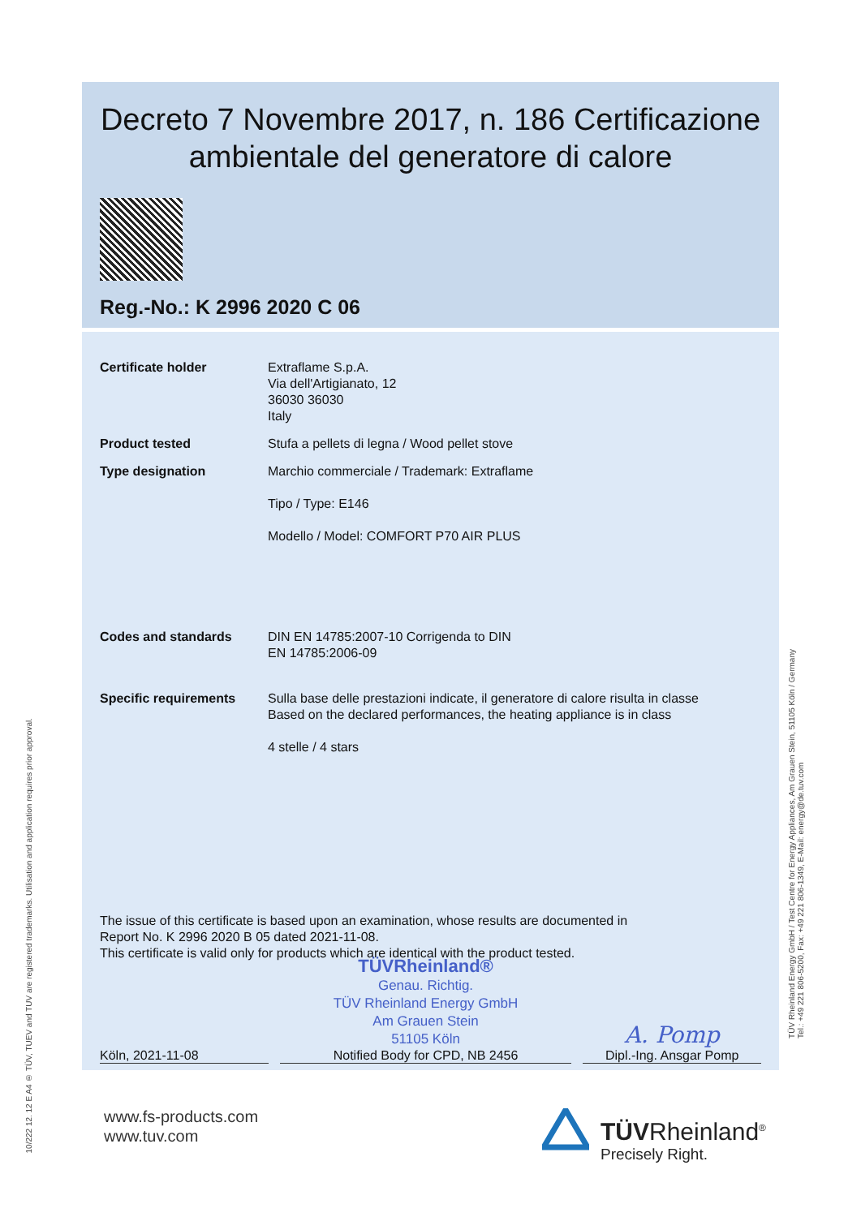Decreto 7 Novembre 2017, n. 186 Certificazione ambientale del generatore di calore
Reg.-No.: K 2996 2020 C 06
Certificate holder Extraflame S.p.A.
Via dell'Artigianato, 12
36030 36030
Italy
Product tested Stufa a pellets di legna / Wood pellet stove
Type designation Marchio commerciale / Trademark: Extraflame
Tipo / Type: E146
Modello / Model: COMFORT P70 AIR PLUS
Codes and standards DIN EN 14785:2007-10 Corrigenda to DIN
EN 14785:2006-09
Specific requirements Sulla base delle prestazioni indicate, il generatore di calore risulta in classe
Based on the declared performances, the heating appliance is in class
4 stelle / 4 stars
The issue of this certificate is based upon an examination, whose results are documented in
Report No. K 2996 2020 B 05 dated 2021-11-08.
This certificate is valid only for products which are identical with the product tested.
Köln, 2021-11-08
TÜVRheinland®
Genau. Richtig.
TÜV Rheinland Energy GmbH
Am Grauen Stein
51105 Köln
Notified Body for CPD, NB 2456
A. Pomp
Dipl.-Ing. Ansgar Pomp
www.fs-products.com
www.tuv.com
TÜVRheinland<sup>®</sup>
Precisely Right.
10/222 12. 12 E A4 ® TÜV, TUEV and TUV are registered trademarks. Utilisation and application requires prior approval.
TÜV Rheinland Energy GmbH / Test Centre for Energy Appliances, Am Grauen Stein, 51105 Köln / Germany
Tel.: +49 221 806-5200, Fax: +49 221 806-1349, E-Mail: energy@de.tuv.com